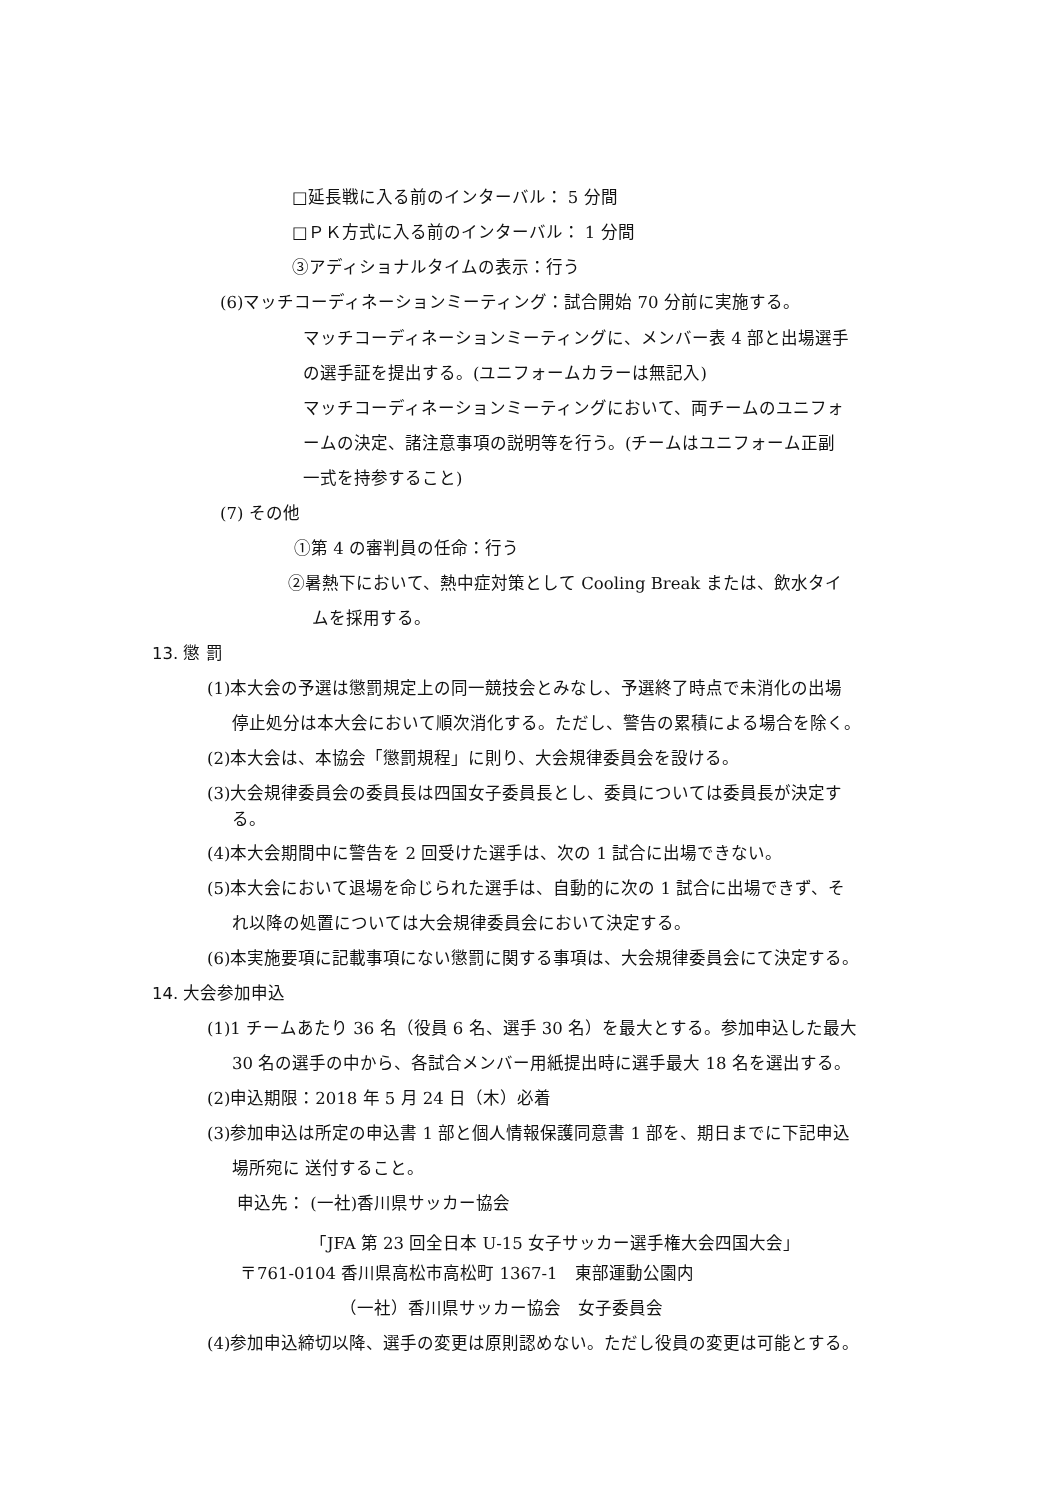□延長戦に入る前のインターバル： 5 分間
□ＰＫ方式に入る前のインターバル： 1 分間
③アディショナルタイムの表示：行う
(6)マッチコーディネーションミーティング：試合開始 70 分前に実施する。
マッチコーディネーションミーティングに、メンバー表 4 部と出場選手
の選手証を提出する。(ユニフォームカラーは無記入)
マッチコーディネーションミーティングにおいて、両チームのユニフォ
ームの決定、諸注意事項の説明等を行う。(チームはユニフォーム正副
一式を持参すること)
(7) その他
①第 4 の審判員の任命：行う
②暑熱下において、熱中症対策として Cooling Break または、飲水タイ
ムを採用する。
13. 懲 罰
(1)本大会の予選は懲罰規定上の同一競技会とみなし、予選終了時点で未消化の出場
停止処分は本大会において順次消化する。ただし、警告の累積による場合を除く。
(2)本大会は、本協会「懲罰規程」に則り、大会規律委員会を設ける。
(3)大会規律委員会の委員長は四国女子委員長とし、委員については委員長が決定す
る。
(4)本大会期間中に警告を 2 回受けた選手は、次の 1 試合に出場できない。
(5)本大会において退場を命じられた選手は、自動的に次の 1 試合に出場できず、そ
れ以降の処置については大会規律委員会において決定する。
(6)本実施要項に記載事項にない懲罰に関する事項は、大会規律委員会にて決定する。
14. 大会参加申込
(1)1 チームあたり 36 名（役員 6 名、選手 30 名）を最大とする。参加申込した最大
30 名の選手の中から、各試合メンバー用紙提出時に選手最大 18 名を選出する。
(2)申込期限：2018 年 5 月 24 日（木）必着
(3)参加申込は所定の申込書 1 部と個人情報保護同意書 1 部を、期日までに下記申込
場所宛に 送付すること。
申込先： (一社)香川県サッカー協会
「JFA 第 23 回全日本 U-15 女子サッカー選手権大会四国大会」
〒761-0104 香川県高松市高松町 1367-1　東部運動公園内
（一社）香川県サッカー協会　女子委員会
(4)参加申込締切以降、選手の変更は原則認めない。ただし役員の変更は可能とする。